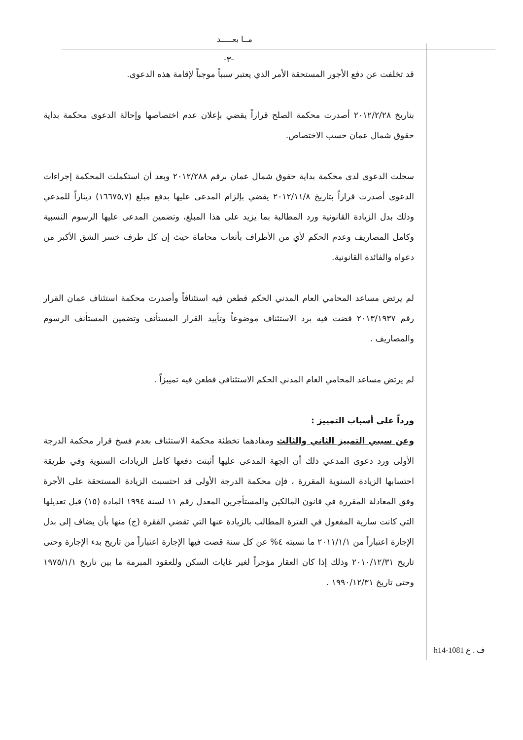مــا بعـــــد
-٣-
قد تخلفت عن دفع الأجور المستحقة الأمر الذي يعتبر سبباً موجباً لإقامة هذه الدعوى.
بتاريخ ٢٠١٢/٢/٢٨ أصدرت محكمة الصلح قراراً يقضي بإعلان عدم اختصاصها وإحالة الدعوى محكمة بداية حقوق شمال عمان حسب الاختصاص.
سجلت الدعوى لدى محكمة بداية حقوق شمال عمان برقم ٢٠١٢/٢٨٨ وبعد أن استكملت المحكمة إجراءات الدعوى أصدرت قراراً بتاريخ ٢٠١٢/١١/٨ يقضي بإلزام المدعى عليها بدفع مبلغ (١٦٦٧٥,٧) ديناراً للمدعي وذلك بدل الزيادة القانونية ورد المطالبة بما يزيد على هذا المبلغ، وتضمين المدعى عليها الرسوم النسبية وكامل المصاريف وعدم الحكم لأي من الأطراف بأتعاب محاماة حيث إن كل طرف خسر الشق الأكبر من دعواه والفائدة القانونية.
لم يرتض مساعد المحامي العام المدني الحكم فطعن فيه استئنافاً وأصدرت محكمة استئناف عمان القرار رقم ٢٠١٣/١٩٣٧ قضت فيه برد الاستئناف موضوعاً وتأييد القرار المستأنف وتضمين المستأنف الرسوم والمصاريف .
لم يرتض مساعد المحامي العام المدني الحكم الاستئنافي فطعن فيه تمييزاً .
ورداً على أسباب التمييز :
وعن سببي التمييز الثاني والثالث ومفادهما تخطئة محكمة الاستئناف بعدم فسخ قرار محكمة الدرجة الأولى ورد دعوى المدعي ذلك أن الجهة المدعى عليها أثبتت دفعها كامل الزيادات السنوية وفي طريقة احتسابها الزيادة السنوية المقررة ، فإن محكمة الدرجة الأولى قد احتسبت الزيادة المستحقة على الأجرة وفق المعادلة المقررة في قانون المالكين والمستأجرين المعدل رقم ١١ لسنة ١٩٩٤ المادة (١٥) قبل تعديلها التي كانت سارية المفعول في الفترة المطالب بالزيادة عنها التي تقضي الفقرة (ج) منها بأن يضاف إلى بدل الإجازة اعتباراً من ٢٠١١/١/١ ما نسبته ٤% عن كل سنة قضت فيها الإجارة اعتباراً من تاريخ بدء الإجارة وحتى تاريخ ٢٠١٠/١٢/٣١ وذلك إذا كان العقار مؤجراً لغير غايات السكن وللعقود المبرمة ما بين تاريخ ١٩٧٥/١/١ وحتى تاريخ ١٩٩٠/١٢/٣١ .
h14-1081 ف . ع